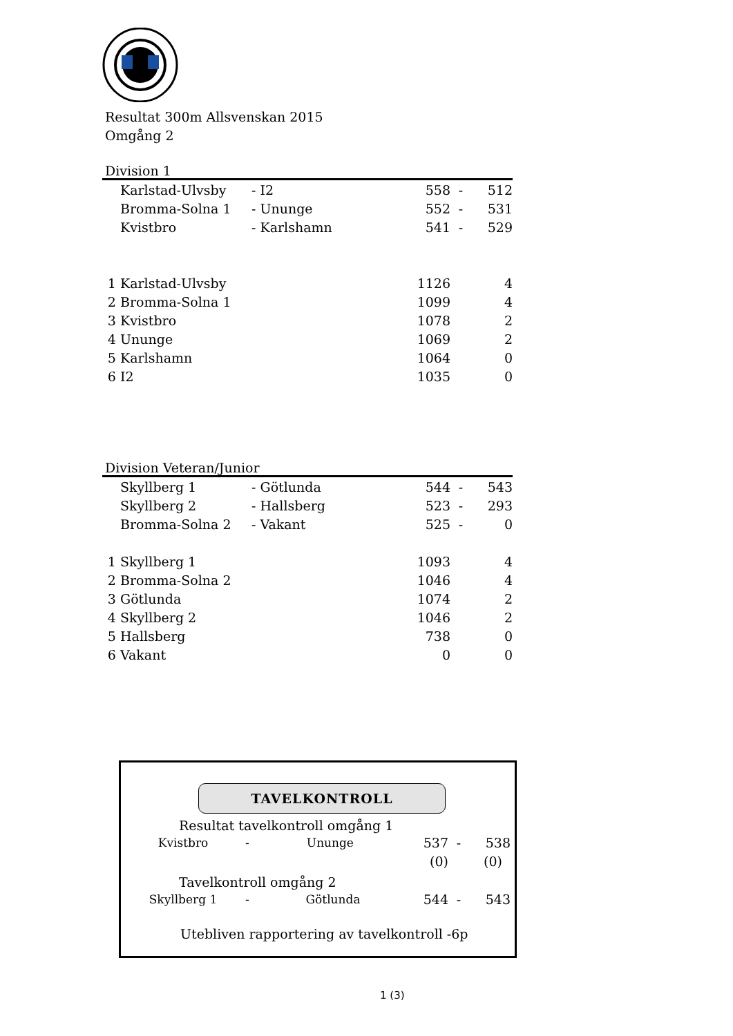Resultat 300m Allsvenskan 2015
Omgång 2
Division 1
| | Karlstad-Ulvsby | - I2 | 558 | - | 512 |
| | Bromma-Solna 1 | - Ununge | 552 | - | 531 |
| | Kvistbro | - Karlshamn | 541 | - | 529 |
| 1 | Karlstad-Ulvsby | | 1126 | | 4 |
| 2 | Bromma-Solna 1 | | 1099 | | 4 |
| 3 | Kvistbro | | 1078 | | 2 |
| 4 | Ununge | | 1069 | | 2 |
| 5 | Karlshamn | | 1064 | | 0 |
| 6 | I2 | | 1035 | | 0 |
Division Veteran/Junior
| | Skyllberg 1 | - Götlunda | 544 | - | 543 |
| | Skyllberg 2 | - Hallsberg | 523 | - | 293 |
| | Bromma-Solna 2 | - Vakant | 525 | - | 0 |
| 1 | Skyllberg 1 | | 1093 | | 4 |
| 2 | Bromma-Solna 2 | | 1046 | | 4 |
| 3 | Götlunda | | 1074 | | 2 |
| 4 | Skyllberg 2 | | 1046 | | 2 |
| 5 | Hallsberg | | 738 | | 0 |
| 6 | Vakant | | 0 | | 0 |
TAVELKONTROLL
Resultat tavelkontroll omgång 1
| Kvistbro | - | Ununge | 537 | - | 538 |
| | | | (0) | | (0) |
Tavelkontroll omgång 2
| Skyllberg 1 | - | Götlunda | 544 | - | 543 |
Utebliven rapportering av tavelkontroll -6p
1 (3)